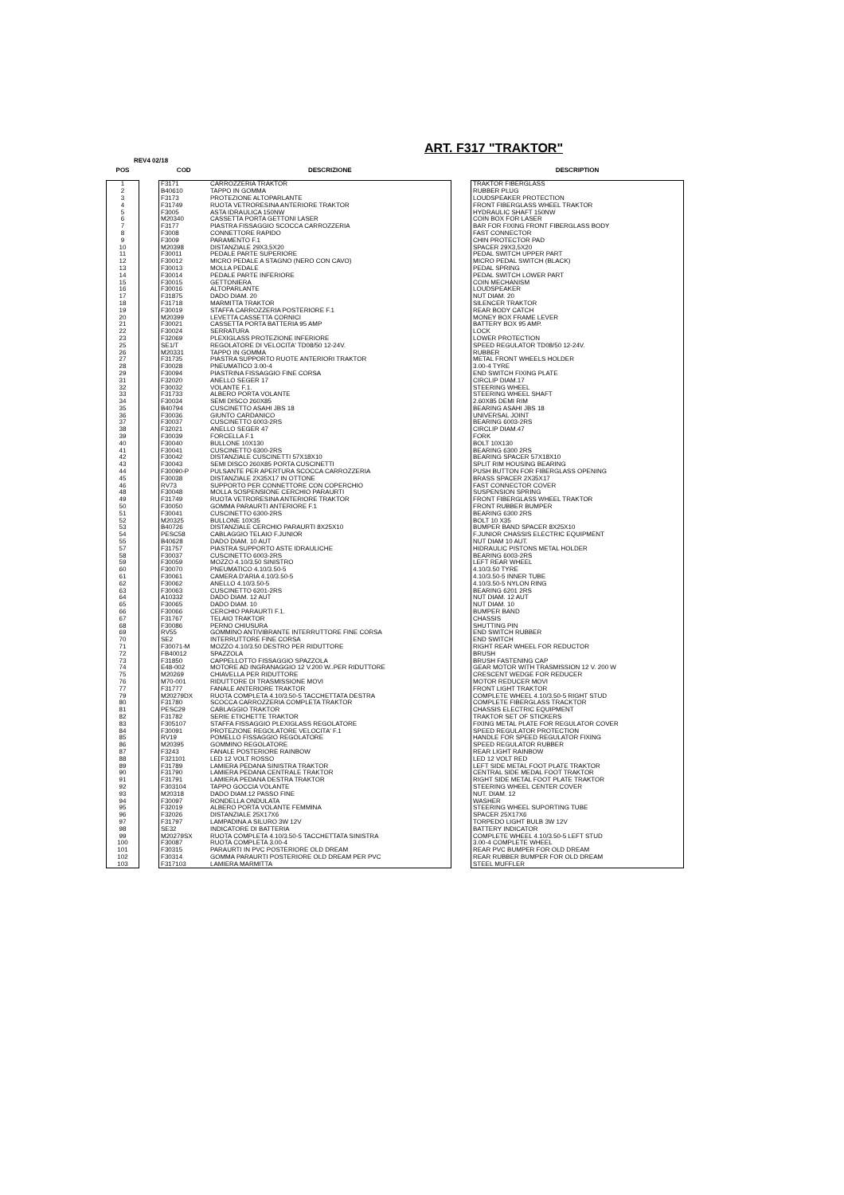ART. F317 "TRAKTOR"
REV4 02/18
| POS | | COD | DESCRIZIONE | | DESCRIPTION |
| --- | --- | --- | --- | --- | --- |
| 1 | | F3171 | CARROZZERIA TRAKTOR | | TRAKTOR FIBERGLASS |
| 2 | | B40610 | TAPPO IN GOMMA | | RUBBER PLUG |
| 3 | | F3173 | PROTEZIONE ALTOPARLANTE | | LOUDSPEAKER PROTECTION |
| 4 | | F31749 | RUOTA VETRORESINA ANTERIORE TRAKTOR | | FRONT FIBERGLASS WHEEL TRAKTOR |
| 5 | | F3005 | ASTA IDRAULICA 150NW | | HYDRAULIC SHAFT 150NW |
| 6 | | M20340 | CASSETTA PORTA GETTONI LASER | | COIN BOX FOR LASER |
| 7 | | F3177 | PIASTRA FISSAGGIO SCOCCA CARROZZERIA | | BAR FOR FIXING FRONT FIBERGLASS BODY |
| 8 | | F3008 | CONNETTORE RAPIDO | | FAST CONNECTOR |
| 9 | | F3009 | PARAMENTO F.1 | | CHIN PROTECTOR PAD |
| 10 | | M20398 | DISTANZIALE 29X3,5X20 | | SPACER 29X3,5X20 |
| 11 | | F30011 | PEDALE PARTE SUPERIORE | | PEDAL SWITCH UPPER PART |
| 12 | | F30012 | MICRO PEDALE A STAGNO (NERO CON CAVO) | | MICRO PEDAL SWITCH (BLACK) |
| 13 | | F30013 | MOLLA PEDALE | | PEDAL SPRING |
| 14 | | F30014 | PEDALE PARTE INFERIORE | | PEDAL SWITCH LOWER PART |
| 15 | | F30015 | GETTONIERA | | COIN MECHANISM |
| 16 | | F30016 | ALTOPARLANTE | | LOUDSPEAKER |
| 17 | | F31875 | DADO DIAM. 20 | | NUT DIAM. 20 |
| 18 | | F31718 | MARMITTA TRAKTOR | | SILENCER TRAKTOR |
| 19 | | F30019 | STAFFA CARROZZERIA POSTERIORE F.1 | | REAR BODY CATCH |
| 20 | | M20399 | LEVETTA CASSETTA CORNICI | | MONEY BOX FRAME LEVER |
| 21 | | F30021 | CASSETTA PORTA BATTERIA 95 AMP | | BATTERY BOX 95 AMP. |
| 22 | | F30024 | SERRATURA | | LOCK |
| 23 | | F32069 | PLEXIGLASS PROTEZIONE INFERIORE | | LOWER PROTECTION |
| 25 | | SE1/T | REGOLATORE DI VELOCITA' TD08/50 12-24V. | | SPEED REGULATOR TD08/50 12-24V. |
| 26 | | M20331 | TAPPO IN GOMMA | | RUBBER |
| 27 | | F31735 | PIASTRA SUPPORTO RUOTE ANTERIORI TRAKTOR | | METAL FRONT WHEELS HOLDER |
| 28 | | F30028 | PNEUMATICO 3.00-4 | | 3.00-4 TYRE |
| 29 | | F30094 | PIASTRINA FISSAGGIO FINE CORSA | | END SWITCH FIXING PLATE |
| 31 | | F32020 | ANELLO SEGER 17 | | CIRCLIP DIAM.17 |
| 32 | | F30032 | VOLANTE F.1. | | STEERING WHEEL |
| 33 | | F31733 | ALBERO PORTA VOLANTE | | STEERING WHEEL SHAFT |
| 34 | | F30034 | SEMI DISCO 260X85 | | 2.60X85 DEMI RIM |
| 35 | | B40794 | CUSCINETTO ASAHI JBS 18 | | BEARING ASAHI JBS 18 |
| 36 | | F30036 | GIUNTO CARDANICO | | UNIVERSAL JOINT |
| 37 | | F30037 | CUSCINETTO 6003-2RS | | BEARING 6003-2RS |
| 38 | | F32021 | ANELLO SEGER 47 | | CIRCLIP DIAM.47 |
| 39 | | F30039 | FORCELLA F.1 | | FORK |
| 40 | | F30040 | BULLONE 10X130 | | BOLT 10X130 |
| 41 | | F30041 | CUSCINETTO 6300-2RS | | BEARING 6300 2RS |
| 42 | | F30042 | DISTANZIALE CUSCINETTI 57X18X10 | | BEARING SPACER 57X18X10 |
| 43 | | F30043 | SEMI DISCO 260X85 PORTA CUSCINETTI | | SPLIT RIM HOUSING BEARING |
| 44 | | F30090-P | PULSANTE PER APERTURA SCOCCA CARROZZERIA | | PUSH BUTTON FOR FIBERGLASS OPENING |
| 45 | | F30038 | DISTANZIALE 2X35X17 IN OTTONE | | BRASS SPACER 2X35X17 |
| 46 | | RV73 | SUPPORTO PER CONNETTORE CON COPERCHIO | | FAST CONNECTOR COVER |
| 48 | | F30048 | MOLLA SOSPENSIONE CERCHIO PARAURTI | | SUSPENSION SPRING |
| 49 | | F31749 | RUOTA VETRORESINA ANTERIORE TRAKTOR | | FRONT FIBERGLASS WHEEL TRAKTOR |
| 50 | | F30050 | GOMMA PARAURTI ANTERIORE F.1 | | FRONT RUBBER BUMPER |
| 51 | | F30041 | CUSCINETTO 6300-2RS | | BEARING 6300 2RS |
| 52 | | M20325 | BULLONE 10X35 | | BOLT 10 X35 |
| 53 | | B40726 | DISTANZIALE CERCHIO PARAURTI 8X25X10 | | BUMPER BAND SPACER 8X25X10 |
| 54 | | PESC58 | CABLAGGIO TELAIO F.JUNIOR | | F.JUNIOR CHASSIS ELECTRIC EQUIPMENT |
| 55 | | B40628 | DADO DIAM. 10 AUT | | NUT DIAM 10 AUT. |
| 57 | | F31757 | PIASTRA SUPPORTO ASTE IDRAULICHE | | HIDRAULIC PISTONS METAL HOLDER |
| 58 | | F30037 | CUSCINETTO 6003-2RS | | BEARING 6003-2RS |
| 59 | | F30059 | MOZZO 4.10/3.50 SINISTRO | | LEFT REAR WHEEL |
| 60 | | F30070 | PNEUMATICO 4.10/3.50-5 | | 4.10/3.50 TYRE |
| 61 | | F30061 | CAMERA D'ARIA 4.10/3.50-5 | | 4.10/3.50-5 INNER TUBE |
| 62 | | F30062 | ANELLO 4.10/3.50-5 | | 4.10/3.50-5 NYLON RING |
| 63 | | F30063 | CUSCINETTO 6201-2RS | | BEARING 6201 2RS |
| 64 | | A10332 | DADO DIAM. 12 AUT | | NUT DIAM. 12 AUT |
| 65 | | F30065 | DADO DIAM. 10 | | NUT DIAM. 10 |
| 66 | | F30066 | CERCHIO PARAURTI F.1. | | BUMPER BAND |
| 67 | | F31767 | TELAIO TRAKTOR | | CHASSIS |
| 68 | | F30086 | PERNO CHIUSURA | | SHUTTING PIN |
| 69 | | RV55 | GOMMINO ANTIVIBRANTE INTERRUTTORE FINE CORSA | | END SWITCH RUBBER |
| 70 | | SE2 | INTERRUTTORE FINE CORSA | | END SWITCH |
| 71 | | F30071-M | MOZZO 4.10/3.50 DESTRO PER RIDUTTORE | | RIGHT REAR WHEEL FOR REDUCTOR |
| 72 | | FB40012 | SPAZZOLA | | BRUSH |
| 73 | | F31850 | CAPPELLOTTO FISSAGGIO SPAZZOLA | | BRUSH FASTENING CAP |
| 74 | | E48-002 | MOTORE AD INGRANAGGIO 12 V.200 W..PER RIDUTTORE | | GEAR MOTOR WITH TRASMISSION 12 V. 200 W |
| 75 | | M20269 | CHIAVELLA PER RIDUTTORE | | CRESCENT WEDGE FOR REDUCER |
| 76 | | M70-001 | RIDUTTORE DI TRASMISSIONE MOVI | | MOTOR REDUCER MOVI |
| 77 | | F31777 | FANALE ANTERIORE TRAKTOR | | FRONT LIGHT TRAKTOR |
| 79 | | M20279DX | RUOTA COMPLETA 4.10/3.50-5 TACCHETTATA DESTRA | | COMPLETE WHEEL 4.10/3.50-5 RIGHT STUD |
| 80 | | F31780 | SCOCCA CARROZZERIA COMPLETA TRAKTOR | | COMPLETE FIBERGLASS TRACKTOR |
| 81 | | PESC29 | CABLAGGIO TRAKTOR | | CHASSIS ELECTRIC EQUIPMENT |
| 82 | | F31782 | SERIE ETICHETTE TRAKTOR | | TRAKTOR SET OF STICKERS |
| 83 | | F305107 | STAFFA FISSAGGIO PLEXIGLASS REGOLATORE | | FIXING METAL PLATE FOR REGULATOR COVER |
| 84 | | F30091 | PROTEZIONE REGOLATORE VELOCITA' F.1 | | SPEED REGULATOR PROTECTION |
| 85 | | RV19 | POMELLO FISSAGGIO REGOLATORE | | HANDLE FOR SPEED REGULATOR FIXING |
| 86 | | M20395 | GOMMINO REGOLATORE | | SPEED REGULATOR RUBBER |
| 87 | | F3243 | FANALE POSTERIORE RAINBOW | | REAR LIGHT RAINBOW |
| 88 | | F321101 | LED 12 VOLT ROSSO | | LED 12 VOLT RED |
| 89 | | F31789 | LAMIERA PEDANA SINISTRA TRAKTOR | | LEFT SIDE METAL FOOT PLATE TRAKTOR |
| 90 | | F31790 | LAMIERA PEDANA CENTRALE TRAKTOR | | CENTRAL SIDE MEDAL FOOT TRAKTOR |
| 91 | | F31791 | LAMIERA PEDANA DESTRA TRAKTOR | | RIGHT SIDE METAL FOOT PLATE TRAKTOR |
| 92 | | F303104 | TAPPO GOCCIA VOLANTE | | STEERING WHEEL CENTER COVER |
| 93 | | M20318 | DADO DIAM.12 PASSO FINE | | NUT. DIAM. 12 |
| 94 | | F30097 | RONDELLA ONDULATA | | WASHER |
| 95 | | F32019 | ALBERO PORTA VOLANTE FEMMINA | | STEERING WHEEL SUPORTING TUBE |
| 96 | | F32026 | DISTANZIALE 25X17X6 | | SPACER 25X17X6 |
| 97 | | F31797 | LAMPADINA A SILURO 3W 12V | | TORPEDO LIGHT BULB 3W 12V |
| 98 | | SE32 | INDICATORE DI BATTERIA | | BATTERY INDICATOR |
| 99 | | M20279SX | RUOTA COMPLETA 4.10/3.50-5 TACCHETTATA SINISTRA | | COMPLETE WHEEL 4.10/3.50-5 LEFT STUD |
| 100 | | F30087 | RUOTA COMPLETA 3.00-4 | | 3.00-4 COMPLETE WHEEL |
| 101 | | F30315 | PARAURTI IN PVC POSTERIORE OLD DREAM | | REAR PVC BUMPER FOR OLD DREAM |
| 102 | | F30314 | GOMMA PARAURTI POSTERIORE OLD DREAM PER PVC | | REAR RUBBER BUMPER FOR OLD DREAM |
| 103 | | F317103 | LAMIERA MARMITTA | | STEEL MUFFLER |